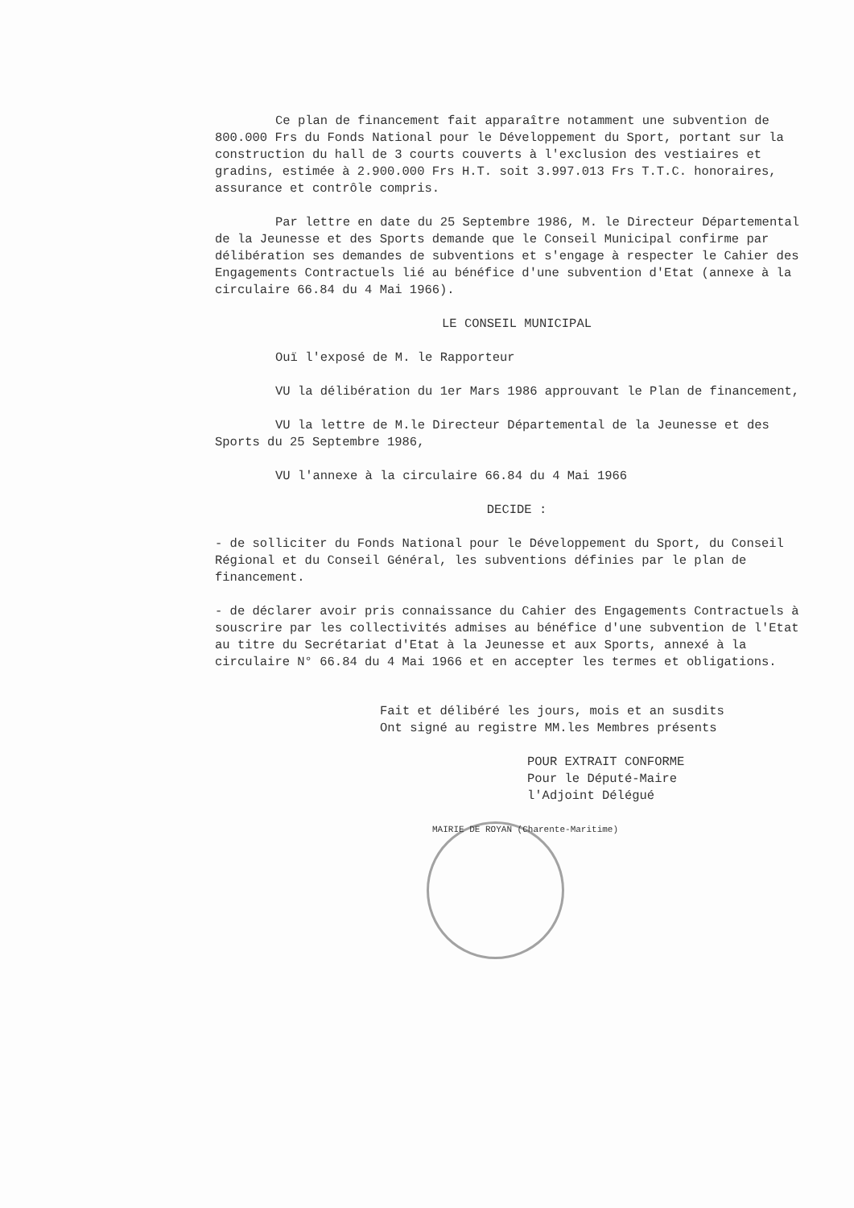Ce plan de financement fait apparaître notamment une subvention de 800.000 Frs du Fonds National pour le Développement du Sport, portant sur la construction du hall de 3 courts couverts à l'exclusion des vestiaires et gradins, estimée à 2.900.000 Frs H.T. soit 3.997.013 Frs T.T.C. honoraires, assurance et contrôle compris.
Par lettre en date du 25 Septembre 1986, M. le Directeur Départemental de la Jeunesse et des Sports demande que le Conseil Municipal confirme par délibération ses demandes de subventions et s'engage à respecter le Cahier des Engagements Contractuels lié au bénéfice d'une subvention d'Etat (annexe à la circulaire 66.84 du 4 Mai 1966).
LE CONSEIL MUNICIPAL
Ouï l'exposé de M. le Rapporteur
VU la délibération du 1er Mars 1986 approuvant le Plan de financement,
VU la lettre de M.le Directeur Départemental de la Jeunesse et des Sports du 25 Septembre 1986,
VU l'annexe à la circulaire 66.84 du 4 Mai 1966
DECIDE :
- de solliciter du Fonds National pour le Développement du Sport, du Conseil Régional et du Conseil Général, les subventions définies par le plan de financement.
- de déclarer avoir pris connaissance du Cahier des Engagements Contractuels à souscrire par les collectivités admises au bénéfice d'une subvention de l'Etat au titre du Secrétariat d'Etat à la Jeunesse et aux Sports, annexé à la circulaire N° 66.84 du 4 Mai 1966 et en accepter les termes et obligations.
Fait et délibéré les jours, mois et an susdits
Ont signé au registre MM.les Membres présents
POUR EXTRAIT CONFORME
Pour le Député-Maire
l'Adjoint Délégué
MAIRIE DE ROYAN (Charente-Maritime)